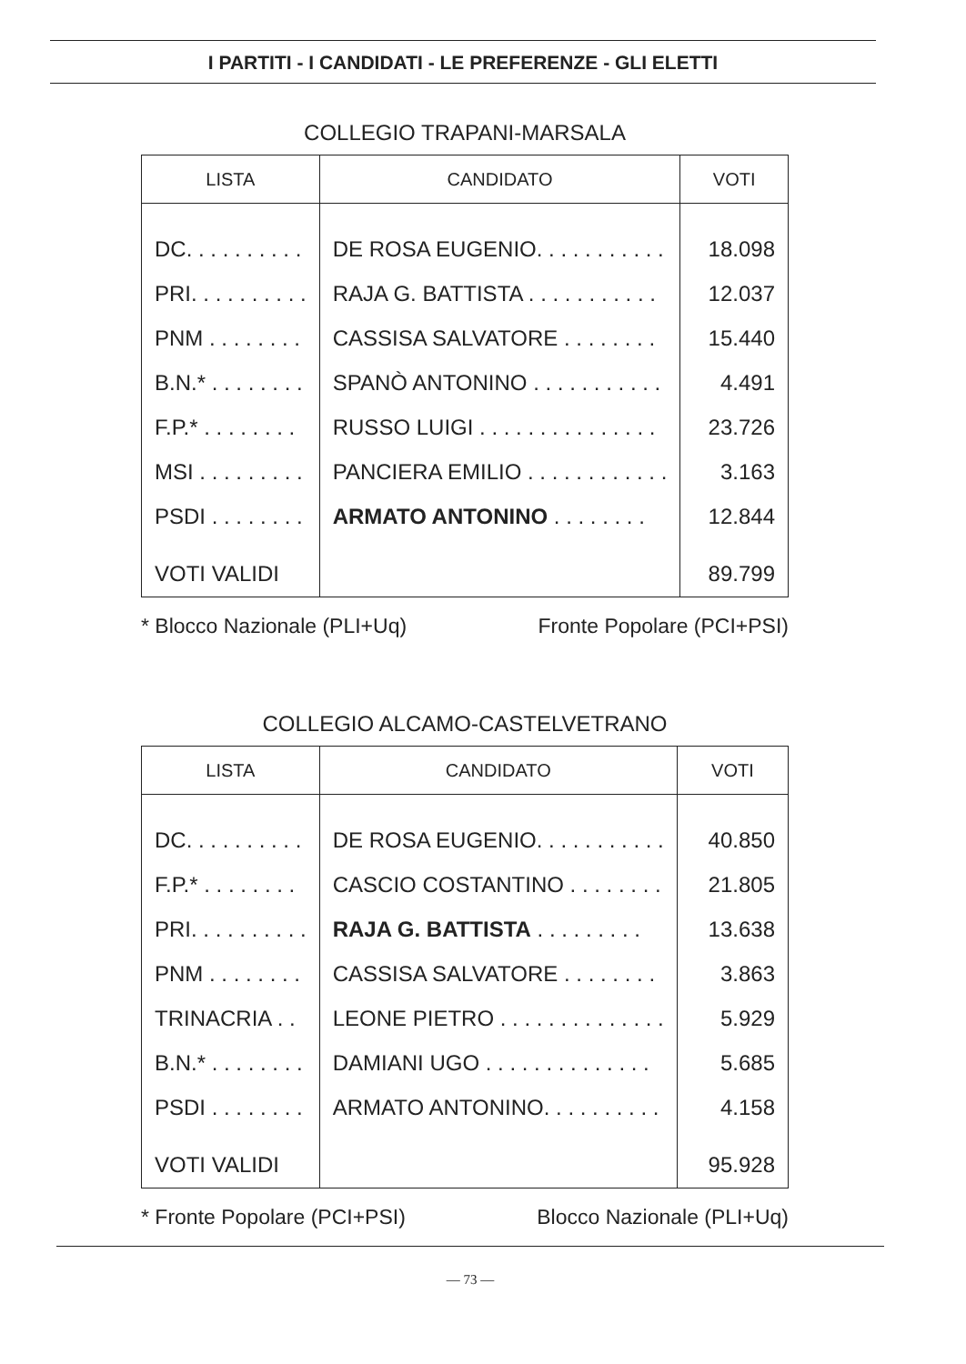I PARTITI - I CANDIDATI - LE PREFERENZE - GLI ELETTI
COLLEGIO TRAPANI-MARSALA
| LISTA | CANDIDATO | VOTI |
| --- | --- | --- |
| DC. . . . . . . . . . | DE ROSA EUGENIO. . . . . . . . . . . | 18.098 |
| PRI. . . . . . . . . . | RAJA G. BATTISTA . . . . . . . . . . . | 12.037 |
| PNM . . . . . . . . | CASSISA SALVATORE . . . . . . . . | 15.440 |
| B.N.* . . . . . . . . | SPANÒ ANTONINO . . . . . . . . . . . | 4.491 |
| F.P.* . . . . . . . . | RUSSO LUIGI . . . . . . . . . . . . . . . | 23.726 |
| MSI . . . . . . . . . | PANCIERA EMILIO . . . . . . . . . . . . | 3.163 |
| PSDI . . . . . . . . | ARMATO ANTONINO . . . . . . . . | 12.844 |
| VOTI VALIDI | | 89.799 |
* Blocco Nazionale (PLI+Uq) Fronte Popolare (PCI+PSI)
COLLEGIO ALCAMO-CASTELVETRANO
| LISTA | CANDIDATO | VOTI |
| --- | --- | --- |
| DC. . . . . . . . . . | DE ROSA EUGENIO. . . . . . . . . . . | 40.850 |
| F.P.* . . . . . . . . | CASCIO COSTANTINO . . . . . . . . | 21.805 |
| PRI. . . . . . . . . . | RAJA G. BATTISTA . . . . . . . . . | 13.638 |
| PNM . . . . . . . . | CASSISA SALVATORE . . . . . . . . | 3.863 |
| TRINACRIA . . | LEONE PIETRO . . . . . . . . . . . . . . | 5.929 |
| B.N.* . . . . . . . . | DAMIANI UGO . . . . . . . . . . . . . . | 5.685 |
| PSDI . . . . . . . . | ARMATO ANTONINO. . . . . . . . . . | 4.158 |
| VOTI VALIDI | | 95.928 |
* Fronte Popolare (PCI+PSI) Blocco Nazionale (PLI+Uq)
— 73 —